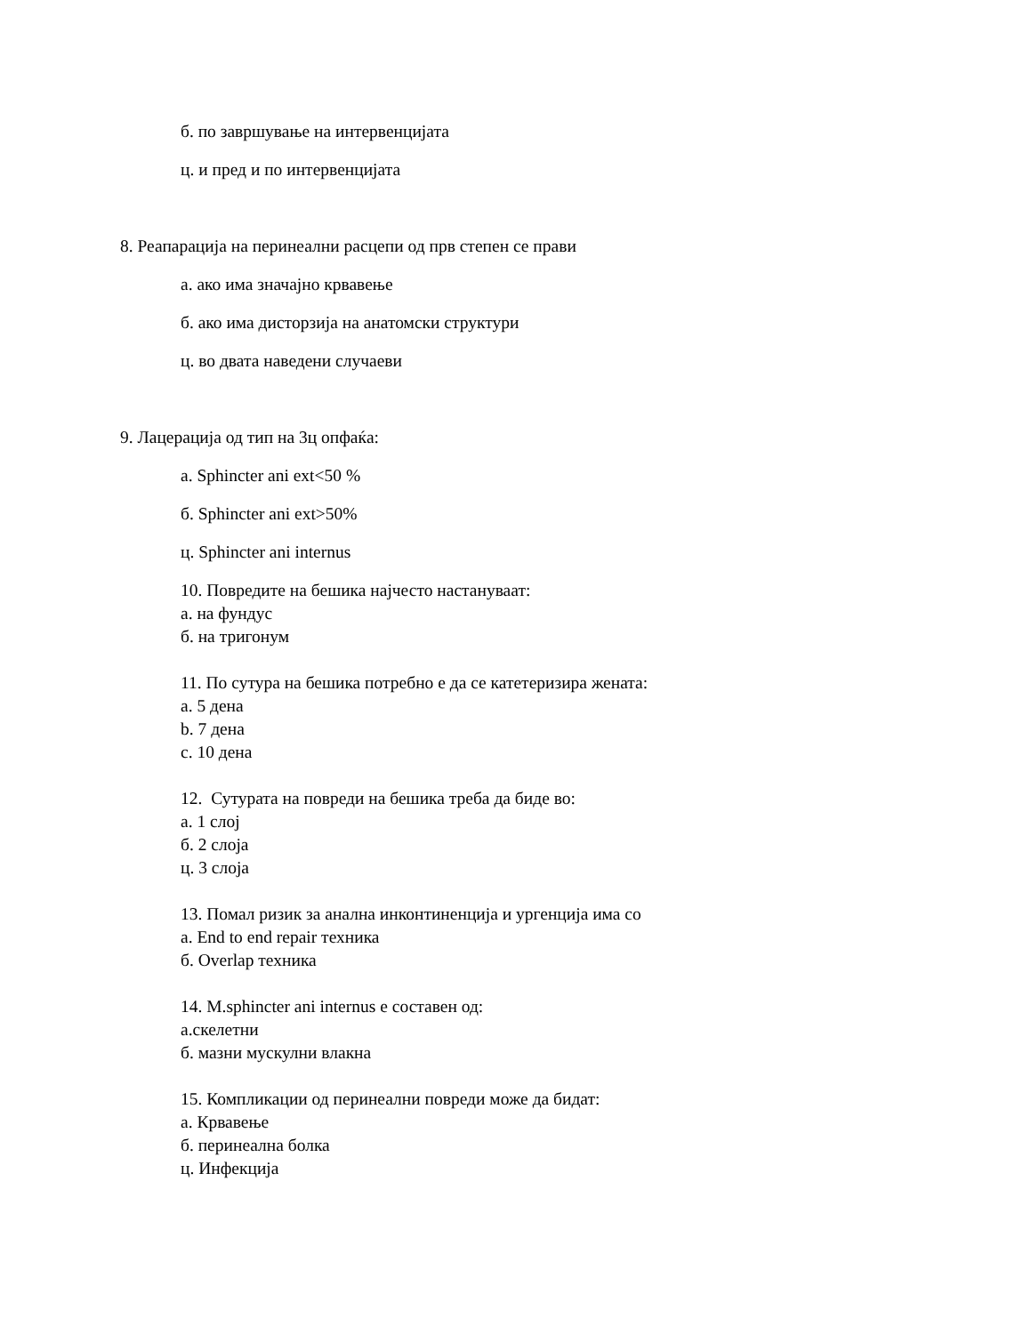б. по завршување на интервенцијата
ц. и пред и по интервенцијата
8. Реапарација на перинеални расцепи од прв степен се прави
а. ако има значајно крвавење
б. ако има дисторзија на анатомски структури
ц. во двата наведени случаеви
9. Лацерација од тип на 3ц опфаќа:
а. Sphincter ani ext<50 %
б. Sphincter ani ext>50%
ц. Sphincter ani internus
10. Повредите на бешика најчесто настануваат:
а. на фундус
б. на тригонум
11. По сутура на бешика потребно е да се катетеризира жената:
а. 5 дена
b. 7 дена
c. 10 дена
12. Сутурата на повреди на бешика треба да биде во:
а. 1 слој
б. 2 слоја
ц. 3 слоја
13. Помал ризик за анална инконтиненција и ургенција има со
а. End to end repair техника
б. Overlap техника
14. M.sphincter ani internus е составен од:
а.скелетни
б. мазни мускулни влакна
15. Компликации од перинеални повреди може да бидат:
а. Крвавење
б. перинеална болка
ц. Инфекција